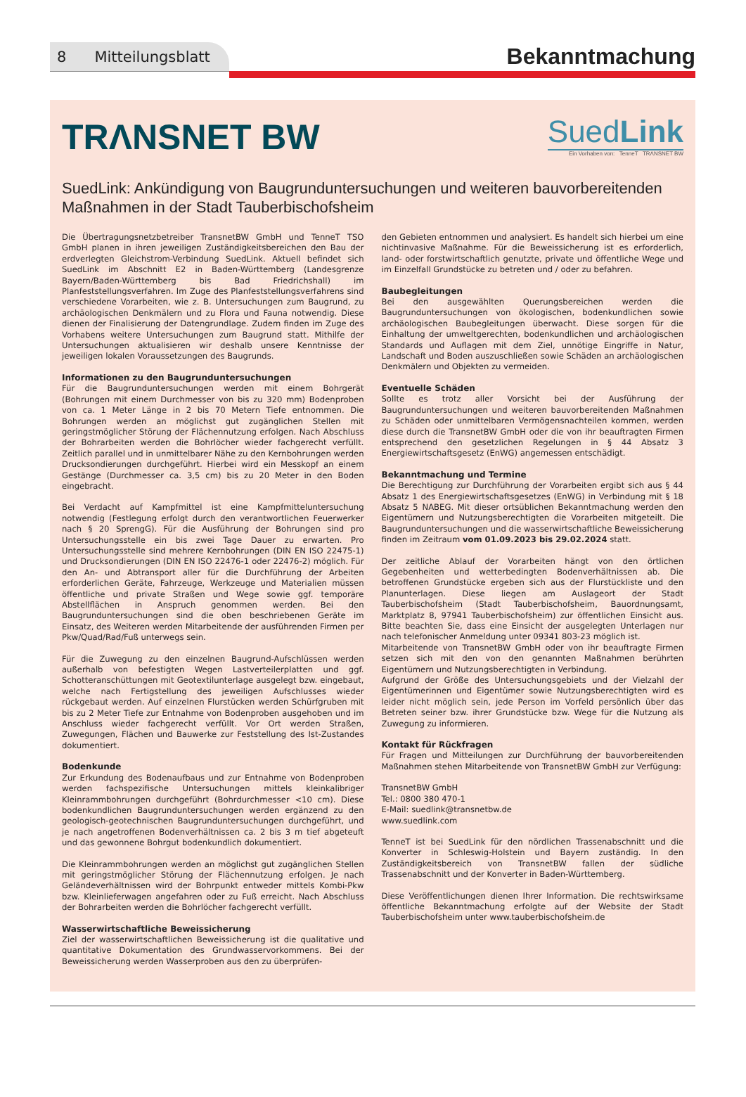8 Mitteilungsblatt
Bekanntmachung
TRΛNSNET BW
SuedLink
Ein Vorhaben von: TenneT TRΛNSNET BW
SuedLink: Ankündigung von Baugrunduntersuchungen und weiteren bauvorbereitenden Maßnahmen in der Stadt Tauberbischofsheim
Die Übertragungsnetzbetreiber TransnetBW GmbH und TenneT TSO GmbH planen in ihren jeweiligen Zuständigkeitsbereichen den Bau der erdverlegten Gleichstrom-Verbindung SuedLink. Aktuell befindet sich SuedLink im Abschnitt E2 in Baden-Württemberg (Landesgrenze Bayern/Baden-Württemberg bis Bad Friedrichshall) im Planfeststellungsverfahren. Im Zuge des Planfeststellungsverfahrens sind verschiedene Vorarbeiten, wie z. B. Untersuchungen zum Baugrund, zu archäologischen Denkmälern und zu Flora und Fauna notwendig. Diese dienen der Finalisierung der Datengrundlage. Zudem finden im Zuge des Vorhabens weitere Untersuchungen zum Baugrund statt. Mithilfe der Untersuchungen aktualisieren wir deshalb unsere Kenntnisse der jeweiligen lokalen Voraussetzungen des Baugrunds.
Informationen zu den Baugrunduntersuchungen
Für die Baugrunduntersuchungen werden mit einem Bohrgerät (Bohrungen mit einem Durchmesser von bis zu 320 mm) Bodenproben von ca. 1 Meter Länge in 2 bis 70 Metern Tiefe entnommen. Die Bohrungen werden an möglichst gut zugänglichen Stellen mit geringstmöglicher Störung der Flächennutzung erfolgen. Nach Abschluss der Bohrarbeiten werden die Bohrlöcher wieder fachgerecht verfüllt. Zeitlich parallel und in unmittelbarer Nähe zu den Kernbohrungen werden Drucksondierungen durchgeführt. Hierbei wird ein Messkopf an einem Gestänge (Durchmesser ca. 3,5 cm) bis zu 20 Meter in den Boden eingebracht.
Bei Verdacht auf Kampfmittel ist eine Kampfmitteluntersuchung notwendig (Festlegung erfolgt durch den verantwortlichen Feuerwerker nach § 20 SprengG). Für die Ausführung der Bohrungen sind pro Untersuchungsstelle ein bis zwei Tage Dauer zu erwarten. Pro Untersuchungsstelle sind mehrere Kernbohrungen (DIN EN ISO 22475-1) und Drucksondierungen (DIN EN ISO 22476-1 oder 22476-2) möglich. Für den An- und Abtransport aller für die Durchführung der Arbeiten erforderlichen Geräte, Fahrzeuge, Werkzeuge und Materialien müssen öffentliche und private Straßen und Wege sowie ggf. temporäre Abstellflächen in Anspruch genommen werden. Bei den Baugrunduntersuchungen sind die oben beschriebenen Geräte im Einsatz, des Weiteren werden Mitarbeitende der ausführenden Firmen per Pkw/Quad/Rad/Fuß unterwegs sein.
Für die Zuwegung zu den einzelnen Baugrund-Aufschlüssen werden außerhalb von befestigten Wegen Lastverteilerplatten und ggf. Schotteranschüttungen mit Geotextilunterlage ausgelegt bzw. eingebaut, welche nach Fertigstellung des jeweiligen Aufschlusses wieder rückgebaut werden. Auf einzelnen Flurstücken werden Schürfgruben mit bis zu 2 Meter Tiefe zur Entnahme von Bodenproben ausgehoben und im Anschluss wieder fachgerecht verfüllt. Vor Ort werden Straßen, Zuwegungen, Flächen und Bauwerke zur Feststellung des Ist-Zustandes dokumentiert.
Bodenkunde
Zur Erkundung des Bodenaufbaus und zur Entnahme von Bodenproben werden fachspezifische Untersuchungen mittels kleinkalibriger Kleinrammbohrungen durchgeführt (Bohrdurchmesser <10 cm). Diese bodenkundlichen Baugrunduntersuchungen werden ergänzend zu den geologisch-geotechnischen Baugrunduntersuchungen durchgeführt, und je nach angetroffenen Bodenverhältnissen ca. 2 bis 3 m tief abgeteuft und das gewonnene Bohrgut bodenkundlich dokumentiert.
Die Kleinrammbohrungen werden an möglichst gut zugänglichen Stellen mit geringstmöglicher Störung der Flächennutzung erfolgen. Je nach Geländeverhältnissen wird der Bohrpunkt entweder mittels Kombi-Pkw bzw. Kleinlieferwagen angefahren oder zu Fuß erreicht. Nach Abschluss der Bohrarbeiten werden die Bohrlöcher fachgerecht verfüllt.
Wasserwirtschaftliche Beweissicherung
Ziel der wasserwirtschaftlichen Beweissicherung ist die qualitative und quantitative Dokumentation des Grundwasservorkommens. Bei der Beweissicherung werden Wasserproben aus den zu überprüfen-
den Gebieten entnommen und analysiert. Es handelt sich hierbei um eine nichtinvasive Maßnahme. Für die Beweissicherung ist es erforderlich, land- oder forstwirtschaftlich genutzte, private und öffentliche Wege und im Einzelfall Grundstücke zu betreten und / oder zu befahren.
Baubegleitungen
Bei den ausgewählten Querungsbereichen werden die Baugrunduntersuchungen von ökologischen, bodenkundlichen sowie archäologischen Baubegleitungen überwacht. Diese sorgen für die Einhaltung der umweltgerechten, bodenkundlichen und archäologischen Standards und Auflagen mit dem Ziel, unnötige Eingriffe in Natur, Landschaft und Boden auszuschließen sowie Schäden an archäologischen Denkmälern und Objekten zu vermeiden.
Eventuelle Schäden
Sollte es trotz aller Vorsicht bei der Ausführung der Baugrunduntersuchungen und weiteren bauvorbereitenden Maßnahmen zu Schäden oder unmittelbaren Vermögensnachteilen kommen, werden diese durch die TransnetBW GmbH oder die von ihr beauftragten Firmen entsprechend den gesetzlichen Regelungen in § 44 Absatz 3 Energiewirtschaftsgesetz (EnWG) angemessen entschädigt.
Bekanntmachung und Termine
Die Berechtigung zur Durchführung der Vorarbeiten ergibt sich aus § 44 Absatz 1 des Energiewirtschaftsgesetzes (EnWG) in Verbindung mit § 18 Absatz 5 NABEG. Mit dieser ortsüblichen Bekanntmachung werden den Eigentümern und Nutzungsberechtigten die Vorarbeiten mitgeteilt. Die Baugrunduntersuchungen und die wasserwirtschaftliche Beweissicherung finden im Zeitraum vom 01.09.2023 bis 29.02.2024 statt.
Der zeitliche Ablauf der Vorarbeiten hängt von den örtlichen Gegebenheiten und wetterbedingten Bodenverhältnissen ab. Die betroffenen Grundstücke ergeben sich aus der Flurstückliste und den Planunterlagen. Diese liegen am Auslageort der Stadt Tauberbischofsheim (Stadt Tauberbischofsheim, Bauordnungsamt, Marktplatz 8, 97941 Tauberbischofsheim) zur öffentlichen Einsicht aus. Bitte beachten Sie, dass eine Einsicht der ausgelegten Unterlagen nur nach telefonischer Anmeldung unter 09341 803-23 möglich ist.
Mitarbeitende von TransnetBW GmbH oder von ihr beauftragte Firmen setzen sich mit den von den genannten Maßnahmen berührten Eigentümern und Nutzungsberechtigten in Verbindung.
Aufgrund der Größe des Untersuchungsgebiets und der Vielzahl der Eigentümerinnen und Eigentümer sowie Nutzungsberechtigten wird es leider nicht möglich sein, jede Person im Vorfeld persönlich über das Betreten seiner bzw. ihrer Grundstücke bzw. Wege für die Nutzung als Zuwegung zu informieren.
Kontakt für Rückfragen
Für Fragen und Mitteilungen zur Durchführung der bauvorbereitenden Maßnahmen stehen Mitarbeitende von TransnetBW GmbH zur Verfügung:
TransnetBW GmbH
Tel.: 0800 380 470-1
E-Mail: suedlink@transnetbw.de
www.suedlink.com
TenneT ist bei SuedLink für den nördlichen Trassenabschnitt und die Konverter in Schleswig-Holstein und Bayern zuständig. In den Zuständigkeitsbereich von TransnetBW fallen der südliche Trassenabschnitt und der Konverter in Baden-Württemberg.
Diese Veröffentlichungen dienen Ihrer Information. Die rechtswirksame öffentliche Bekanntmachung erfolgte auf der Website der Stadt Tauberbischofsheim unter www.tauberbischofsheim.de